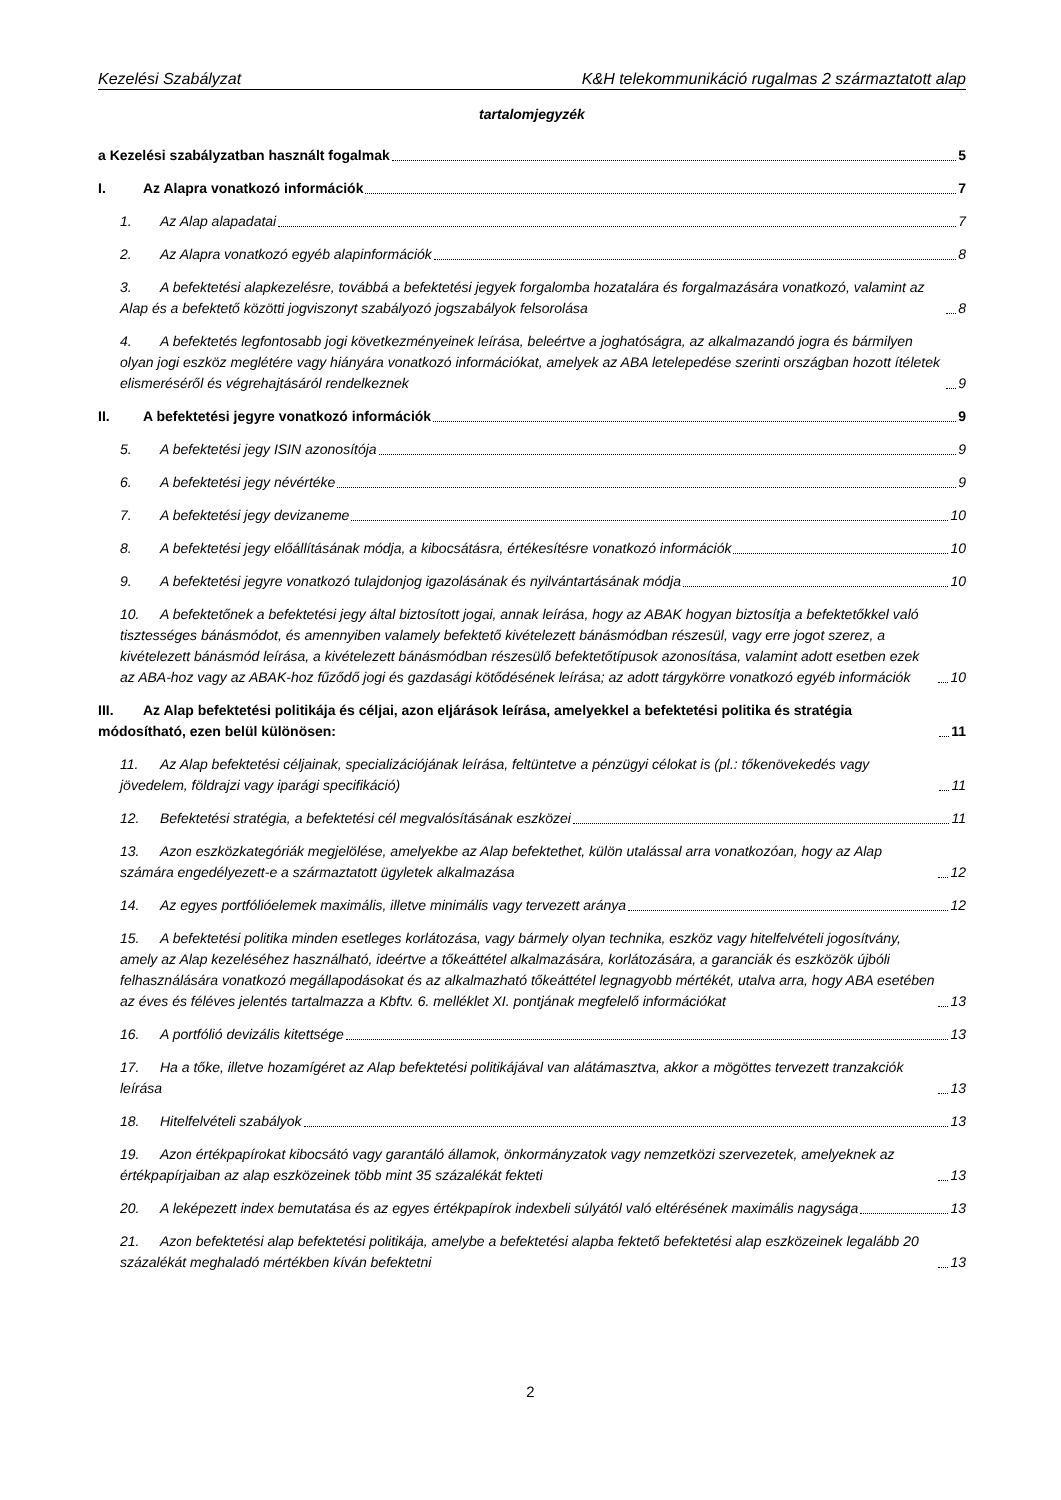Kezelési Szabályzat K&H telekommunikáció rugalmas 2 származtatott alap
tartalomjegyzék
a Kezelési szabályzatban használt fogalmak 5
I. Az Alapra vonatkozó információk 7
1. Az Alap alapadatai 7
2. Az Alapra vonatkozó egyéb alapinformációk 8
3. A befektetési alapkezelésre, továbbá a befektetési jegyek forgalomba hozatalára és forgalmazására vonatkozó, valamint az Alap és a befektető közötti jogviszonyt szabályozó jogszabályok felsorolása 8
4. A befektetés legfontosabb jogi következményeinek leírása, beleértve a joghatóságra, az alkalmazandó jogra és bármilyen olyan jogi eszköz meglétére vagy hiányára vonatkozó információkat, amelyek az ABA letelepedése szerinti országban hozott ítéletek elismeréséről és végrehajtásáról rendelkeznek 9
II. A befektetési jegyre vonatkozó információk 9
5. A befektetési jegy ISIN azonosítója 9
6. A befektetési jegy névértéke 9
7. A befektetési jegy devizaneme 10
8. A befektetési jegy előállításának módja, a kibocsátásra, értékesítésre vonatkozó információk 10
9. A befektetési jegyre vonatkozó tulajdonjog igazolásának és nyilvántartásának módja 10
10. A befektetőnek a befektetési jegy által biztosított jogai, annak leírása, hogy az ABAK hogyan biztosítja a befektetőkkel való tisztességes bánásmódot, és amennyiben valamely befektető kivételezett bánásmódban részesül, vagy erre jogot szerez, a kivételezett bánásmód leírása, a kivételezett bánásmódban részesülő befektetőtípusok azonosítása, valamint adott esetben ezek az ABA-hoz vagy az ABAK-hoz fűződő jogi és gazdasági kötődésének leírása; az adott tárgykörre vonatkozó egyéb információk 10
III. Az Alap befektetési politikája és céljai, azon eljárások leírása, amelyekkel a befektetési politika és stratégia módosítható, ezen belül különösen: 11
11. Az Alap befektetési céljainak, specializációjának leírása, feltüntetve a pénzügyi célokat is (pl.: tőkenövekedés vagy jövedelem, földrajzi vagy iparági specifikáció) 11
12. Befektetési stratégia, a befektetési cél megvalósításának eszközei 11
13. Azon eszközkategóriák megjelölése, amelyekbe az Alap befektethet, külön utalással arra vonatkozóan, hogy az Alap számára engedélyezett-e a származtatott ügyletek alkalmazása 12
14. Az egyes portfólióelemek maximális, illetve minimális vagy tervezett aránya 12
15. A befektetési politika minden esetleges korlátozása, vagy bármely olyan technika, eszköz vagy hitelfelvételi jogosítvány, amely az Alap kezeléséhez használható, ideértve a tőkeáttétel alkalmazására, korlátozására, a garanciák és eszközök újbóli felhasználására vonatkozó megállapodásokat és az alkalmazható tőkeáttétel legnagyobb mértékét, utalva arra, hogy ABA esetében az éves és féléves jelentés tartalmazza a Kbftv. 6. melléklet XI. pontjának megfelelő információkat 13
16. A portfólió devizális kitettsége 13
17. Ha a tőke, illetve hozamígéret az Alap befektetési politikájával van alátámasztva, akkor a mögöttes tervezett tranzakciók leírása 13
18. Hitelfelvételi szabályok 13
19. Azon értékpapírokat kibocsátó vagy garantáló államok, önkormányzatok vagy nemzetközi szervezetek, amelyeknek az értékpapírjaiban az alap eszközeinek több mint 35 százalékát fekteti 13
20. A leképezett index bemutatása és az egyes értékpapírok indexbeli súlyától való eltérésének maximális nagysága 13
21. Azon befektetési alap befektetési politikája, amelybe a befektetési alapba fektető befektetési alap eszközeinek legalább 20 százalékát meghaladó mértékben kíván befektetni 13
2